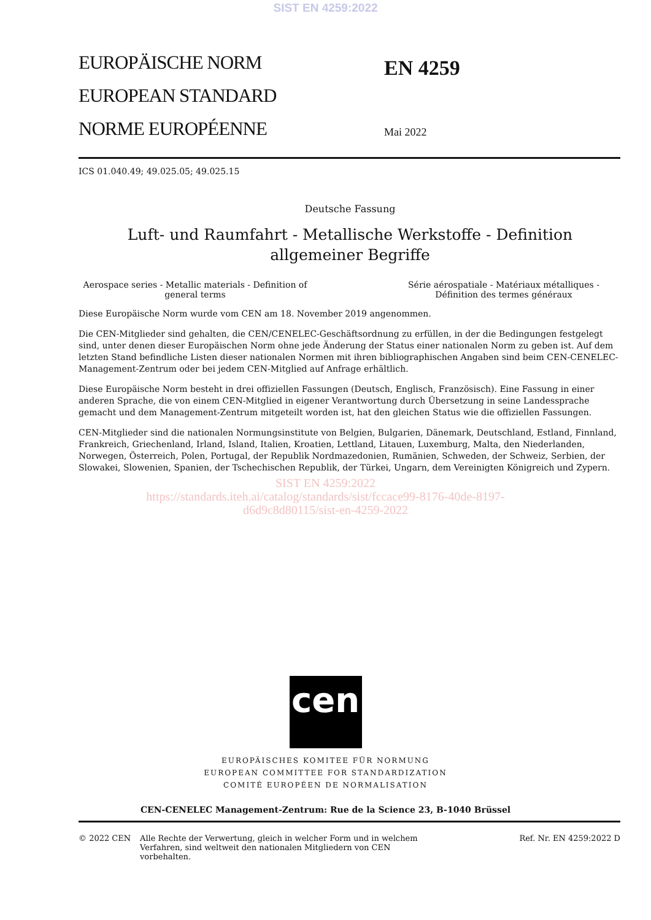SIST EN 4259:2022
EUROPÄISCHE NORM
EUROPEAN STANDARD
NORME EUROPÉENNE
EN 4259
Mai 2022
ICS 01.040.49; 49.025.05; 49.025.15
Deutsche Fassung
Luft- und Raumfahrt - Metallische Werkstoffe - Definition allgemeiner Begriffe
Aerospace series - Metallic materials - Definition of general terms
Série aérospatiale - Matériaux métalliques - Définition des termes généraux
Diese Europäische Norm wurde vom CEN am 18. November 2019 angenommen.
Die CEN-Mitglieder sind gehalten, die CEN/CENELEC-Geschäftsordnung zu erfüllen, in der die Bedingungen festgelegt sind, unter denen dieser Europäischen Norm ohne jede Änderung der Status einer nationalen Norm zu geben ist. Auf dem letzten Stand befindliche Listen dieser nationalen Normen mit ihren bibliographischen Angaben sind beim CEN-CENELEC-Management-Zentrum oder bei jedem CEN-Mitglied auf Anfrage erhältlich.
Diese Europäische Norm besteht in drei offiziellen Fassungen (Deutsch, Englisch, Französisch). Eine Fassung in einer anderen Sprache, die von einem CEN-Mitglied in eigener Verantwortung durch Übersetzung in seine Landessprache gemacht und dem Management-Zentrum mitgeteilt worden ist, hat den gleichen Status wie die offiziellen Fassungen.
CEN-Mitglieder sind die nationalen Normungsinstitute von Belgien, Bulgarien, Dänemark, Deutschland, Estland, Finnland, Frankreich, Griechenland, Irland, Island, Italien, Kroatien, Lettland, Litauen, Luxemburg, Malta, den Niederlanden, Norwegen, Österreich, Polen, Portugal, der Republik Nordmazedonien, Rumänien, Schweden, der Schweiz, Serbien, der Slowakei, Slowenien, Spanien, der Tschechischen Republik, der Türkei, Ungarn, dem Vereinigten Königreich und Zypern.
SIST EN 4259:2022
https://standards.iteh.ai/catalog/standards/sist/fccace99-8176-40de-8197-
d6d9c8d80115/sist-en-4259-2022
cen
EUROPÄISCHES KOMITEE FÜR NORMUNG
EUROPEAN COMMITTEE FOR STANDARDIZATION
COMITÉ EUROPÉEN DE NORMALISATION
CEN-CENELEC Management-Zentrum: Rue de la Science 23, B-1040 Brüssel
© 2022 CEN Alle Rechte der Verwertung, gleich in welcher Form und in welchem Verfahren, sind weltweit den nationalen Mitgliedern von CEN vorbehalten.
Ref. Nr. EN 4259:2022 D